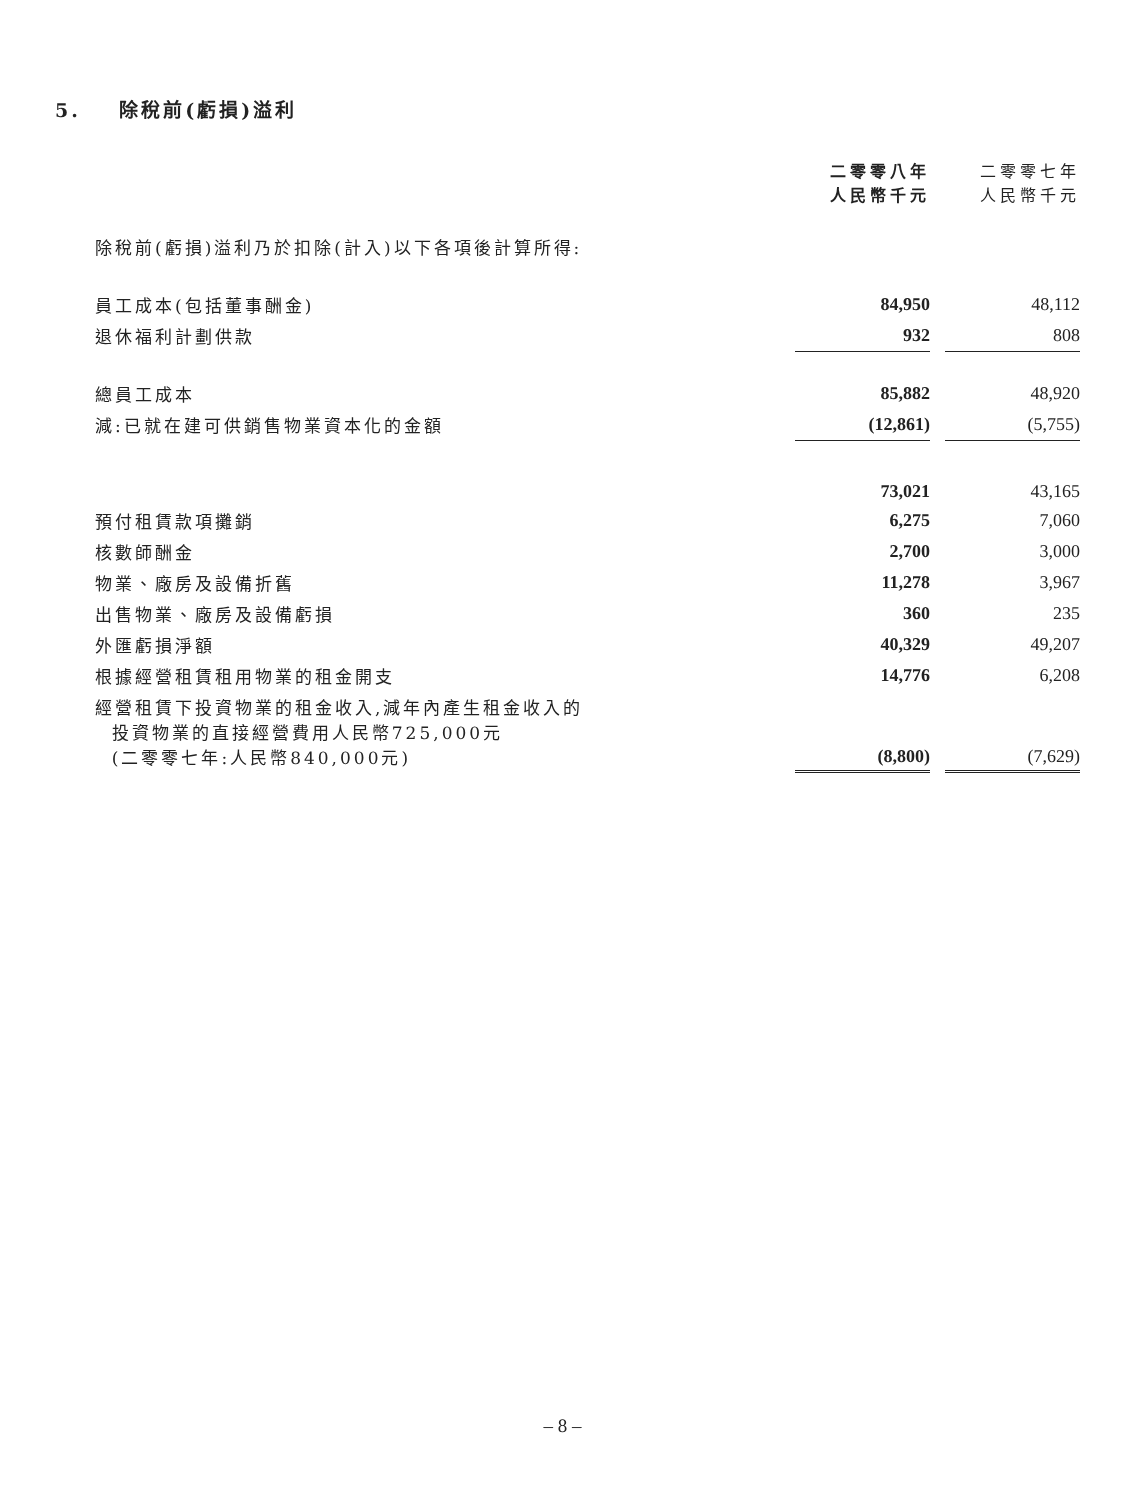5. 除稅前(虧損)溢利
| | 二零零八年 人民幣千元 | | 二零零七年 人民幣千元 |
| 除稅前(虧損)溢利乃於扣除(計入)以下各項後計算所得: | | | |
| 員工成本(包括董事酬金) | 84,950 | | 48,112 |
| 退休福利計劃供款 | 932 | | 808 |
| 總員工成本 | 85,882 | | 48,920 |
| 減:已就在建可供銷售物業資本化的金額 | (12,861) | | (5,755) |
| | 73,021 | | 43,165 |
| 預付租賃款項攤銷 | 6,275 | | 7,060 |
| 核數師酬金 | 2,700 | | 3,000 |
| 物業、廠房及設備折舊 | 11,278 | | 3,967 |
| 出售物業、廠房及設備虧損 | 360 | | 235 |
| 外匯虧損淨額 | 40,329 | | 49,207 |
| 根據經營租賃租用物業的租金開支 | 14,776 | | 6,208 |
| 經營租賃下投資物業的租金收入,減年內產生租金收入的 投資物業的直接經營費用人民幣725,000元 (二零零七年:人民幣840,000元) | (8,800) | | (7,629) |
– 8 –